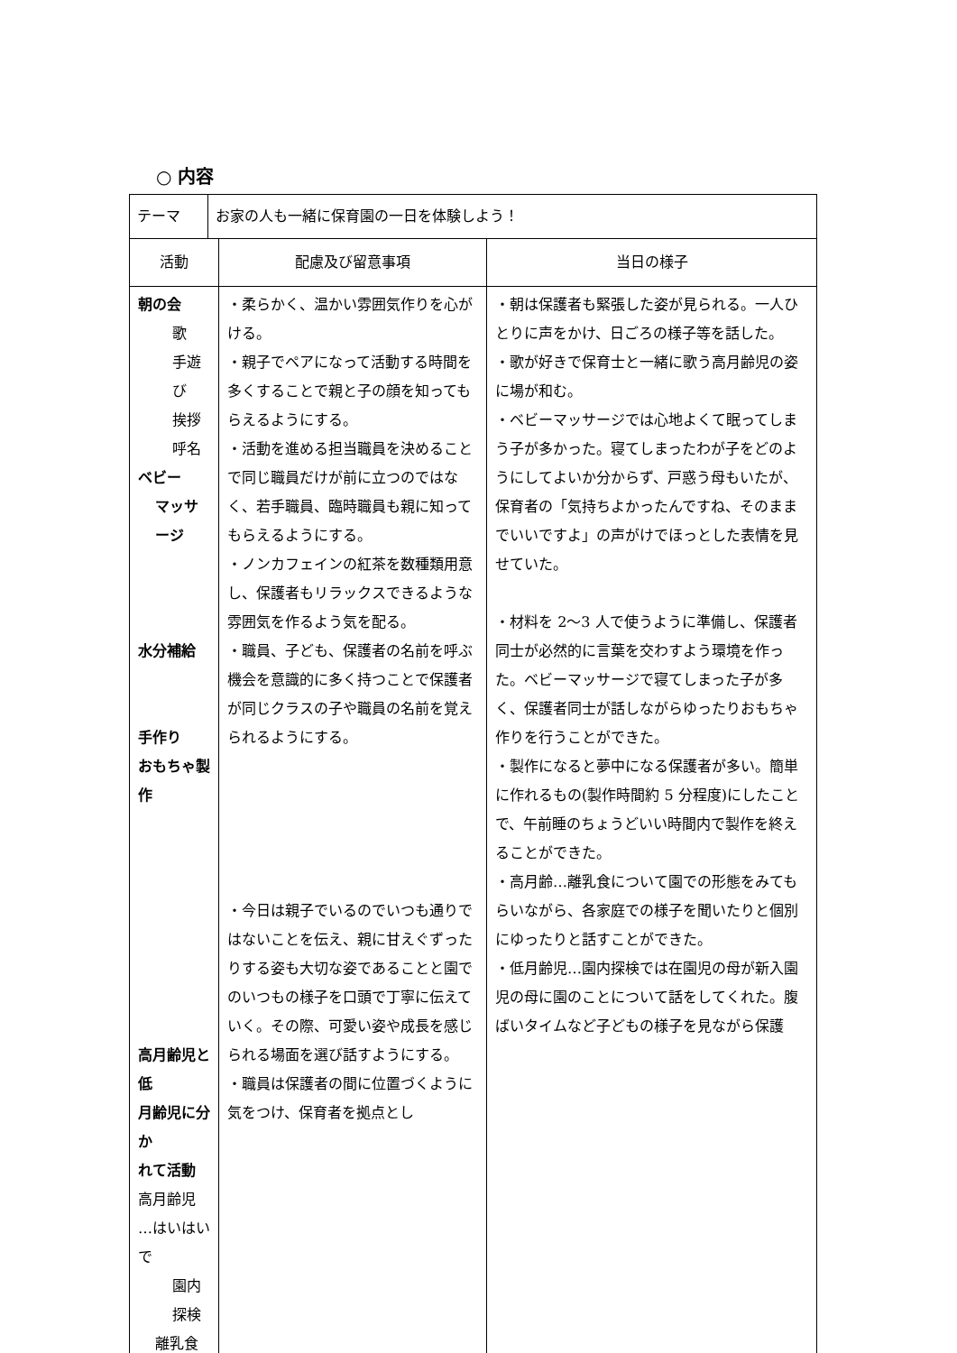○ 内容
| テーマ | お家の人も一緒に保育園の一日を体験しよう！ | | |
| 活動 | | 配慮及び留意事項 | 当日の様子 |
| 朝の会 歌 手遊び 挨拶 呼名 ベビー マッサージ 水分補給 手作り おもちゃ製作 高月齢児と低 月齢児に分か れて活動 高月齢児 …はいはいで 園内探検 離乳食 | | ・柔らかく、温かい雰囲気作りを心がける。 ・親子でペアになって活動する時間を多くすることで親と子の顔を知ってもらえるようにする。 ・活動を進める担当職員を決めることで同じ職員だけが前に立つのではなく、若手職員、臨時職員も親に知ってもらえるようにする。 ・ノンカフェインの紅茶を数種類用意し、保護者もリラックスできるような雰囲気を作るよう気を配る。 ・職員、子ども、保護者の名前を呼ぶ機会を意識的に多く持つことで保護者が同じクラスの子や職員の名前を覚えられるようにする。 ・今日は親子でいるのでいつも通りではないことを伝え、親に甘えぐずったりする姿も大切な姿であることと園でのいつもの様子を口頭で丁寧に伝えていく。その際、可愛い姿や成長を感じられる場面を選び話すようにする。 ・職員は保護者の間に位置づくように気をつけ、保育者を拠点とし | ・朝は保護者も緊張した姿が見られる。一人ひとりに声をかけ、日ごろの様子等を話した。 ・歌が好きで保育士と一緒に歌う高月齢児の姿に場が和む。 ・ベビーマッサージでは心地よくて眠ってしまう子が多かった。寝てしまったわが子をどのようにしてよいか分からず、戸惑う母もいたが、保育者の「気持ちよかったんですね、そのままでいいですよ」の声がけでほっとした表情を見せていた。 ・材料を 2〜3 人で使うように準備し、保護者同士が必然的に言葉を交わすよう環境を作った。ベビーマッサージで寝てしまった子が多く、保護者同士が話しながらゆったりおもちゃ作りを行うことができた。 ・製作になると夢中になる保護者が多い。簡単に作れるもの(製作時間約 5 分程度)にしたことで、午前睡のちょうどいい時間内で製作を終えることができた。 ・高月齢…離乳食について園での形態をみてもらいながら、各家庭での様子を聞いたりと個別にゆったりと話すことができた。 ・低月齢児…園内探検では在園児の母が新入園児の母に園のことについて話をしてくれた。腹ばいタイムなど子どもの様子を見ながら保護 |